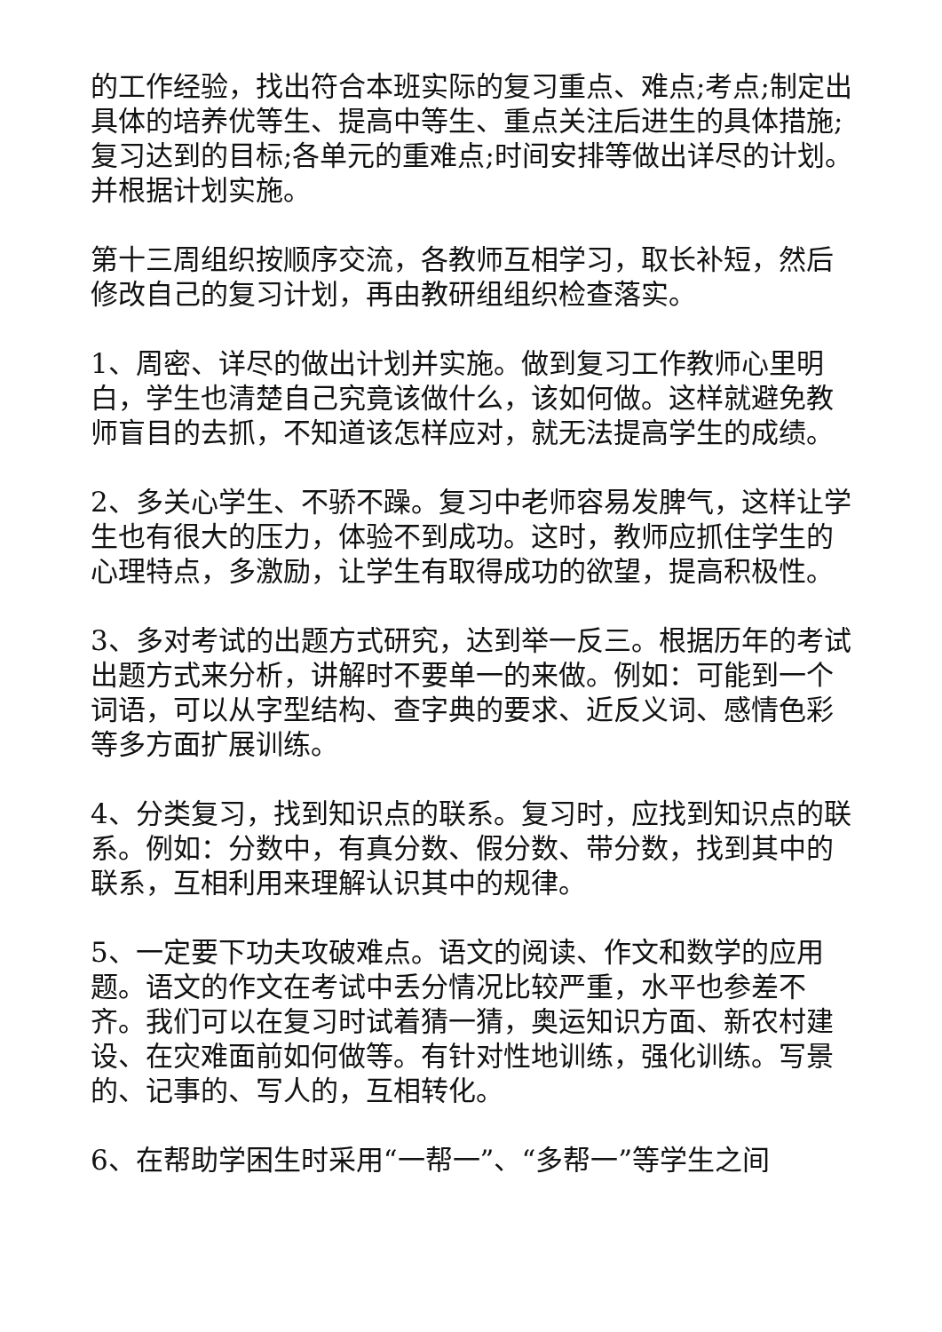的工作经验，找出符合本班实际的复习重点、难点;考点;制定出具体的培养优等生、提高中等生、重点关注后进生的具体措施;复习达到的目标;各单元的重难点;时间安排等做出详尽的计划。并根据计划实施。
第十三周组织按顺序交流，各教师互相学习，取长补短，然后修改自己的复习计划，再由教研组组织检查落实。
1、周密、详尽的做出计划并实施。做到复习工作教师心里明白，学生也清楚自己究竟该做什么，该如何做。这样就避免教师盲目的去抓，不知道该怎样应对，就无法提高学生的成绩。
2、多关心学生、不骄不躁。复习中老师容易发脾气，这样让学生也有很大的压力，体验不到成功。这时，教师应抓住学生的心理特点，多激励，让学生有取得成功的欲望，提高积极性。
3、多对考试的出题方式研究，达到举一反三。根据历年的考试出题方式来分析，讲解时不要单一的来做。例如：可能到一个词语，可以从字型结构、查字典的要求、近反义词、感情色彩等多方面扩展训练。
4、分类复习，找到知识点的联系。复习时，应找到知识点的联系。例如：分数中，有真分数、假分数、带分数，找到其中的联系，互相利用来理解认识其中的规律。
5、一定要下功夫攻破难点。语文的阅读、作文和数学的应用题。语文的作文在考试中丢分情况比较严重，水平也参差不齐。我们可以在复习时试着猜一猜，奥运知识方面、新农村建设、在灾难面前如何做等。有针对性地训练，强化训练。写景的、记事的、写人的，互相转化。
6、在帮助学困生时采用“一帮一”、“多帮一”等学生之间